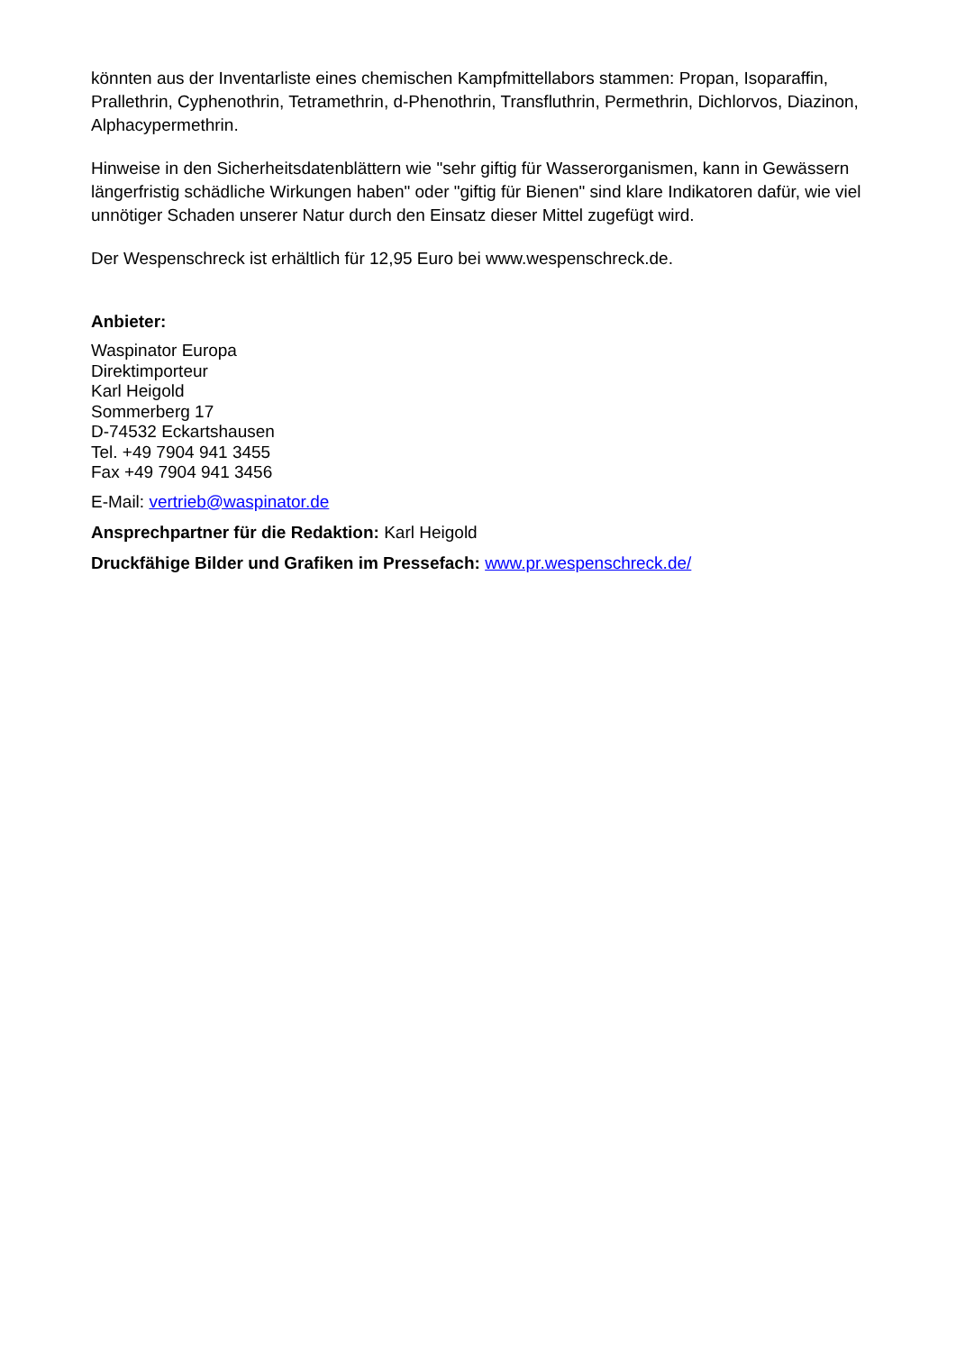könnten aus der Inventarliste eines chemischen Kampfmittellabors stammen: Propan, Isoparaffin, Prallethrin, Cyphenothrin, Tetramethrin, d-Phenothrin, Transfluthrin, Permethrin, Dichlorvos, Diazinon, Alphacypermethrin.
Hinweise in den Sicherheitsdatenblättern wie "sehr giftig für Wasserorganismen, kann in Gewässern längerfristig schädliche Wirkungen haben" oder "giftig für Bienen" sind klare Indikatoren dafür, wie viel unnötiger Schaden unserer Natur durch den Einsatz dieser Mittel zugefügt wird.
Der Wespenschreck ist erhältlich für 12,95 Euro bei www.wespenschreck.de.
Anbieter:
Waspinator Europa
Direktimporteur
Karl Heigold
Sommerberg 17
D-74532 Eckartshausen
Tel. +49 7904 941 3455
Fax +49 7904 941 3456
E-Mail: vertrieb@waspinator.de
Ansprechpartner für die Redaktion: Karl Heigold
Druckfähige Bilder und Grafiken im Pressefach: www.pr.wespenschreck.de/